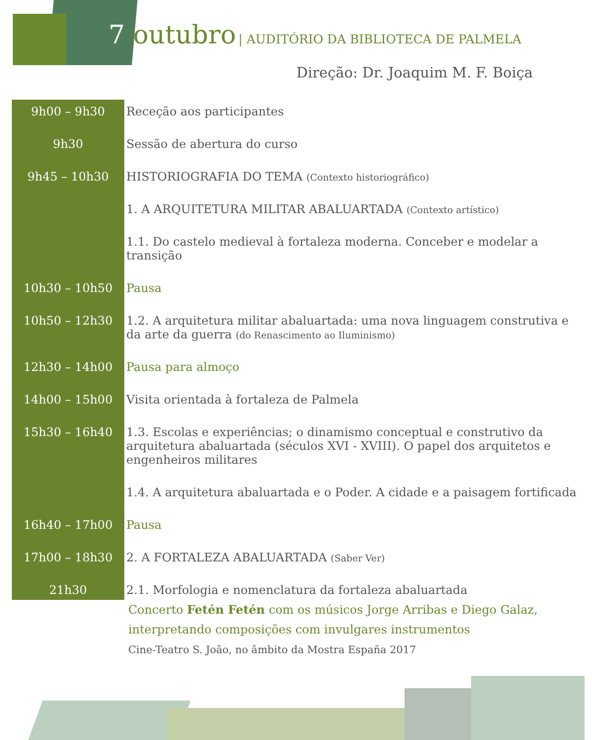7 outubro | AUDITÓRIO DA BIBLIOTECA DE PALMELA
Direção: Dr. Joaquim M. F. Boiça
| 9h00 – 9h30 | Receção aos participantes |
| 9h30 | Sessão de abertura do curso |
| 9h45 – 10h30 | HISTORIOGRAFIA DO TEMA (Contexto historiográfico) |
| | 1. A ARQUITETURA MILITAR ABALUARTADA (Contexto artístico) |
| | 1.1. Do castelo medieval à fortaleza moderna. Conceber e modelar a transição |
| 10h30 – 10h50 | Pausa |
| 10h50 – 12h30 | 1.2. A arquitetura militar abaluartada: uma nova linguagem construtiva e da arte da guerra (do Renascimento ao Iluminismo) |
| 12h30 – 14h00 | Pausa para almoço |
| 14h00 – 15h00 | Visita orientada à fortaleza de Palmela |
| 15h30 – 16h40 | 1.3. Escolas e experiências; o dinamismo conceptual e construtivo da arquitetura abaluartada (séculos XVI - XVIII). O papel dos arquitetos e engenheiros militares |
| | 1.4. A arquitetura abaluartada e o Poder. A cidade e a paisagem fortificada |
| 16h40 – 17h00 | Pausa |
| 17h00 – 18h30 | 2. A FORTALEZA ABALUARTADA (Saber Ver) |
| 21h30 | 2.1. Morfologia e nomenclatura da fortaleza abaluartada |
Concerto Fetén Fetén com os músicos Jorge Arribas e Diego Galaz, interpretando composições com invulgares instrumentos
Cine-Teatro S. João, no âmbito da Mostra España 2017